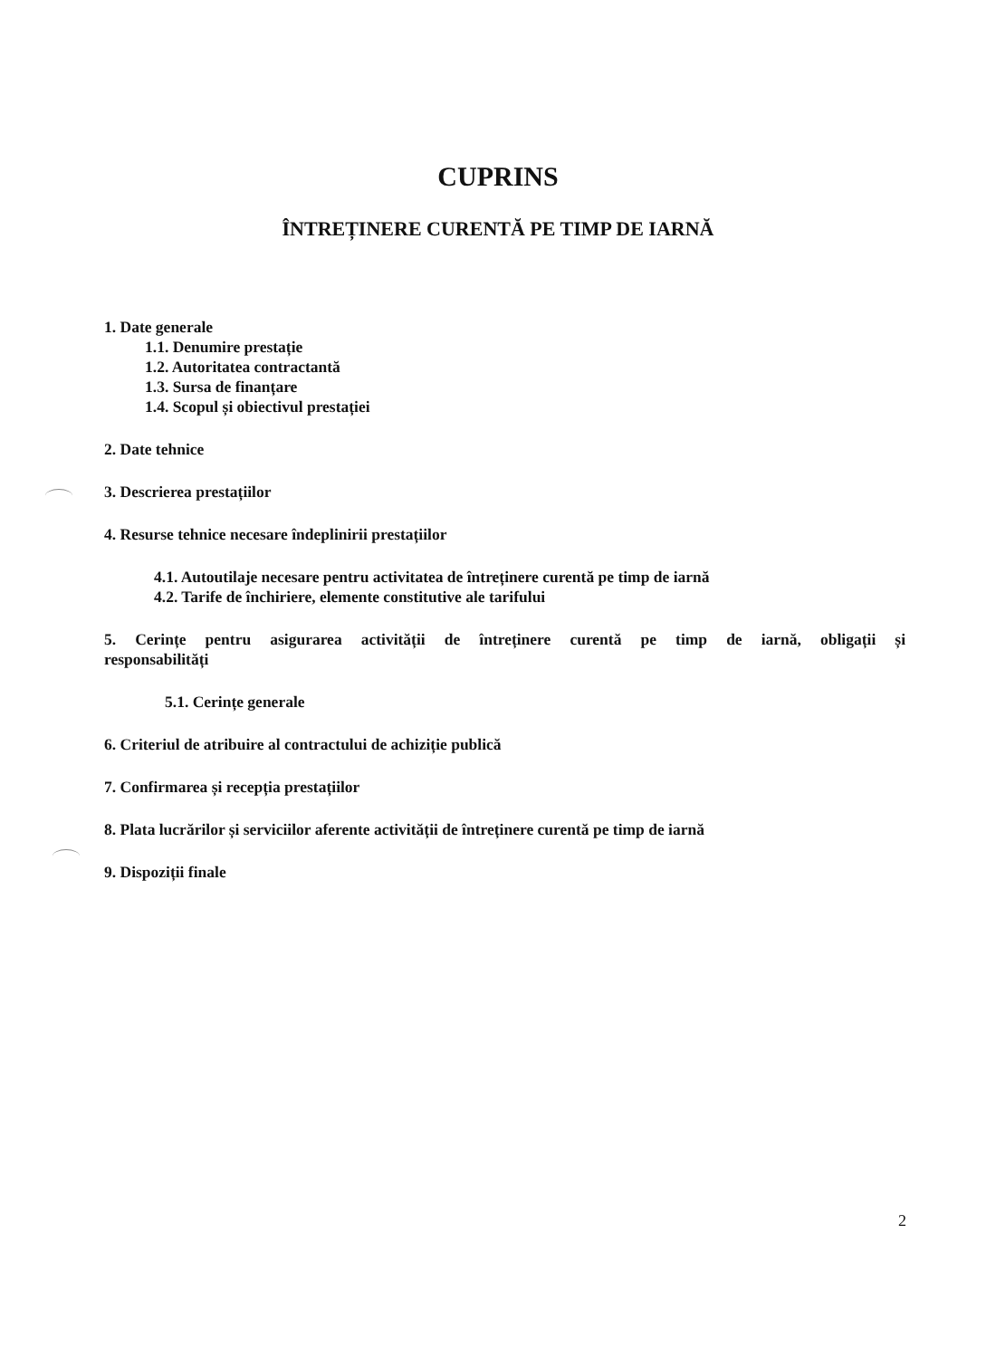CUPRINS
ÎNTREȚINERE CURENTĂ PE TIMP DE IARNĂ
1. Date generale
1.1. Denumire prestație
1.2. Autoritatea contractantă
1.3. Sursa de finanțare
1.4. Scopul și obiectivul prestației
2. Date tehnice
3. Descrierea prestațiilor
4. Resurse tehnice necesare îndeplinirii prestațiilor
4.1. Autoutilaje necesare pentru activitatea de întreținere curentă pe timp de iarnă
4.2. Tarife de închiriere, elemente constitutive ale tarifului
5. Cerințe pentru asigurarea activității de întreținere curentă pe timp de iarnă, obligații și
responsabilități
5.1. Cerințe generale
6. Criteriul de atribuire al contractului de achiziție publică
7. Confirmarea și recepția prestațiilor
8. Plata lucrărilor și serviciilor aferente activității de întreținere curentă pe timp de iarnă
9. Dispoziții finale
2